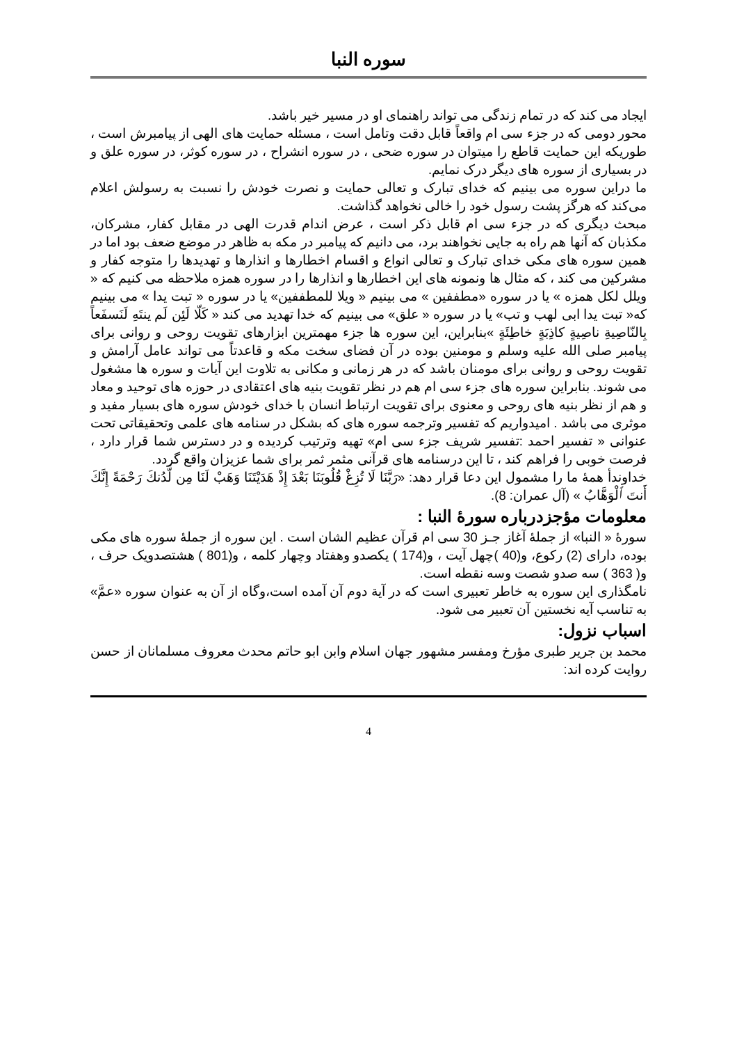سوره النبا
ایجاد می کند که در تمام زندگی می تواند راهنمای او در مسیر خیر باشد.
محور دومی که در جزء سی ام واقعاً قابل دقت وتامل است ، مسئله حمایت های الهی از پیامبرش است ، طوریکه این حمایت قاطع را میتوان در سوره ضحی ، در سوره انشراح ، در سوره کوثر، در سوره علق و در بسیاری از سوره های دیگر درک نمایم.
ما دراین سوره می بینیم که خدای تبارک و تعالی حمایت و نصرت خودش را نسبت به رسولش اعلام می‌کند که هرگز پشت رسول خود را خالی نخواهد گذاشت.
مبحث دیگری که در جزء سی ام قابل ذکر است ، عرض اندام قدرت الهی در مقابل کفار، مشرکان، مکذبان که آنها هم راه به جایی نخواهند برد، می دانیم که پیامبر در مکه به ظاهر در موضع ضعف بود اما در همین سوره های مکی خدای تبارک و تعالی انواع و اقسام اخطارها و انذارها و تهدیدها را متوجه کفار و مشرکین می کند ، که مثال ها ونمونه های این اخطارها و انذارها را در سوره همزه ملاحظه می کنیم که « ویلل لکل همزه » یا در سوره «مطففین » می بینیم « ویلا للمطففین» یا در سوره « تبت یدا » می بینیم که« تبت یدا ابی لهب و تب» یا در سوره « علق» می بینیم که خدا تهدید می کند « كَلّا لَئِن لَم ينتَهِ لَنَسفَعاً بِالنّاصِيةِ ناصِيةٍ كاذِبَةٍ خاطِئَةٍ »بنابراین، این سوره ها جزء مهمترین ابزارهای تقویت روحی و روانی برای پیامبر صلی الله علیه وسلم و مومنین بوده در آن فضای سخت مکه و قاعدتاً می تواند عامل آرامش و تقویت روحی و روانی برای مومنان باشد که در هر زمانی و مکانی به تلاوت این آیات و سوره ها مشغول می شوند. بنابراین سوره های جزء سی ام هم در نظر تقویت بنیه های اعتقادی در حوزه های توحید و معاد و هم از نظر بنیه های روحی و معنوی برای تقویت ارتباط انسان با خدای خودش سوره های بسیار مفید و موثری می باشد . امیدواریم که تفسیر وترجمه سوره های که بشکل در سنامه های علمی وتحقیقاتی تحت عنوانی « تفسیر احمد :تفسیر شریف جزء سی ام» تهیه وترتیب کردیده و در دسترس شما قرار دارد ، فرصت خوبی را فراهم کند ، تا این درسنامه های قرآنی مثمر ثمر برای شما عزیزان واقع گردد.
خداوندأ همهٔ ما را مشمول این دعا قرار دهد: «رَبَّنَا لَا تُزِغْ قُلُوبَنَا بَعْدَ إِذْ هَدَيْتَنَا وَهَبْ لَنَا مِن لَّدُنكَ رَحْمَةً إِنَّكَ أَنتَ ٱلْوَهَّابُ » (آل عمران: 8).
معلومات مؤجزدرباره سورهٔ النبا :
سورهٔ « النبا» از جملهٔ آغاز جـز 30 سی ام قرآن عظیم الشان است . این سوره از جملهٔ سوره های مکی بوده، دارای (2) رکوع، و(40 )چهل آیت ، و(174 ) یکصدو وهفتاد وچهار کلمه ، و(801 ) هشتصدویک حرف ، و( 363 ) سه صدو شصت وسه نقطه است.
نامگذاری این سوره به خاطر تعبیری است که در آیة دوم آن آمده است،وگاه از آن به عنوان سوره «عمَّ» به تناسب آیه نخستین آن تعبیر می شود.
اسباب نزول:
محمد بن جرير طبری مؤرخ ومفسر مشهور جهان اسلام وابن ابو حاتم محدث معروف مسلمانان از حسن روايت کرده اند:
4